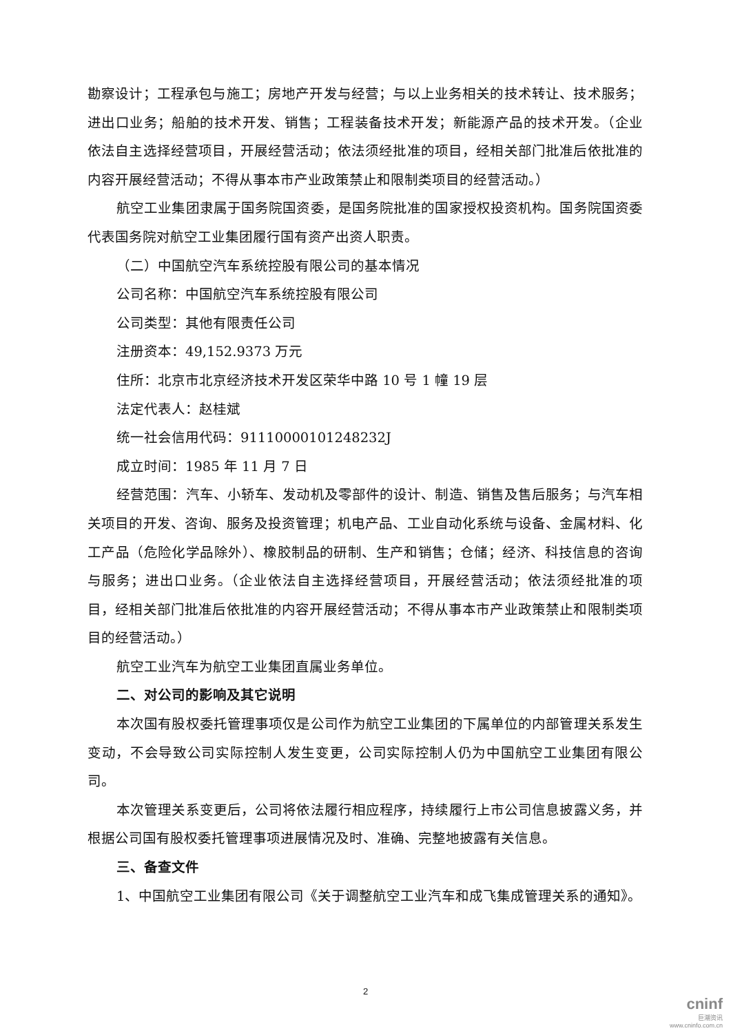勘察设计；工程承包与施工；房地产开发与经营；与以上业务相关的技术转让、技术服务；进出口业务；船舶的技术开发、销售；工程装备技术开发；新能源产品的技术开发。（企业依法自主选择经营项目，开展经营活动；依法须经批准的项目，经相关部门批准后依批准的内容开展经营活动；不得从事本市产业政策禁止和限制类项目的经营活动。）
航空工业集团隶属于国务院国资委，是国务院批准的国家授权投资机构。国务院国资委代表国务院对航空工业集团履行国有资产出资人职责。
（二）中国航空汽车系统控股有限公司的基本情况
公司名称：中国航空汽车系统控股有限公司
公司类型：其他有限责任公司
注册资本：49,152.9373 万元
住所：北京市北京经济技术开发区荣华中路 10 号 1 幢 19 层
法定代表人：赵桂斌
统一社会信用代码：91110000101248232J
成立时间：1985 年 11 月 7 日
经营范围：汽车、小轿车、发动机及零部件的设计、制造、销售及售后服务；与汽车相关项目的开发、咨询、服务及投资管理；机电产品、工业自动化系统与设备、金属材料、化工产品（危险化学品除外）、橡胶制品的研制、生产和销售；仓储；经济、科技信息的咨询与服务；进出口业务。（企业依法自主选择经营项目，开展经营活动；依法须经批准的项目，经相关部门批准后依批准的内容开展经营活动；不得从事本市产业政策禁止和限制类项目的经营活动。）
航空工业汽车为航空工业集团直属业务单位。
二、对公司的影响及其它说明
本次国有股权委托管理事项仅是公司作为航空工业集团的下属单位的内部管理关系发生变动，不会导致公司实际控制人发生变更，公司实际控制人仍为中国航空工业集团有限公司。
本次管理关系变更后，公司将依法履行相应程序，持续履行上市公司信息披露义务，并根据公司国有股权委托管理事项进展情况及时、准确、完整地披露有关信息。
三、备查文件
1、中国航空工业集团有限公司《关于调整航空工业汽车和成飞集成管理关系的通知》。
2
cninf
巨潮资讯
www.cninfo.com.cn